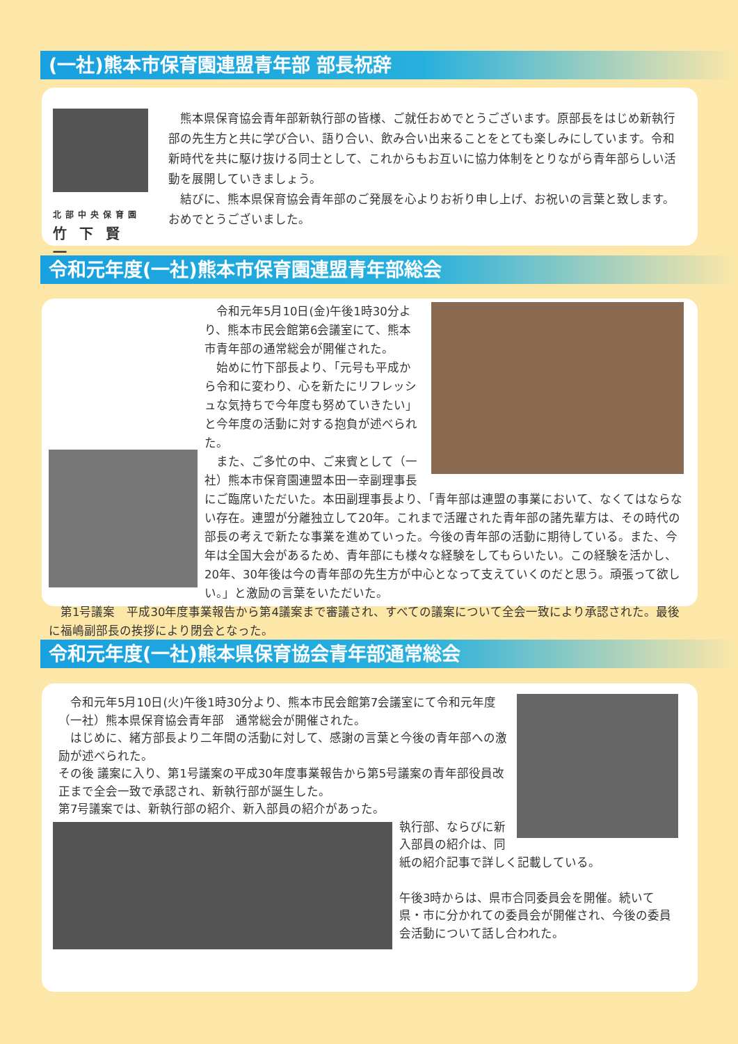(一社)熊本市保育園連盟青年部 部長祝辞
北部中央保育園
竹下賢一
　熊本県保育協会青年部新執行部の皆様、ご就任おめでとうございます。原部長をはじめ新執行部の先生方と共に学び合い、語り合い、飲み合い出来ることをとても楽しみにしています。令和新時代を共に駆け抜ける同士として、これからもお互いに協力体制をとりながら青年部らしい活動を展開していきましょう。
　結びに、熊本県保育協会青年部のご発展を心よりお祈り申し上げ、お祝いの言葉と致します。おめでとうございました。
令和元年度(一社)熊本市保育園連盟青年部総会
　令和元年5月10日(金)午後1時30分より、熊本市民会館第6会議室にて、熊本市青年部の通常総会が開催された。
　始めに竹下部長より、「元号も平成から令和に変わり、心を新たにリフレッシュな気持ちで今年度も努めていきたい」と今年度の活動に対する抱負が述べられた。
　また、ご多忙の中、ご来賓として（一社）熊本市保育園連盟本田一幸副理事長にご臨席いただいた。本田副理事長より、「青年部は連盟の事業において、なくてはならない存在。連盟が分離独立して20年。これまで活躍された青年部の諸先輩方は、その時代の部長の考えで新たな事業を進めていった。今後の青年部の活動に期待している。また、今年は全国大会があるため、青年部にも様々な経験をしてもらいたい。この経験を活かし、20年、30年後は今の青年部の先生方が中心となって支えていくのだと思う。頑張って欲しい。」と激励の言葉をいただいた。
　第1号議案　平成30年度事業報告から第4議案まで審議され、すべての議案について全会一致により承認された。最後に福嶋副部長の挨拶により閉会となった。
令和元年度(一社)熊本県保育協会青年部通常総会
　令和元年5月10日(火)午後1時30分より、熊本市民会館第7会議室にて令和元年度（一社）熊本県保育協会青年部　通常総会が開催された。
　はじめに、緒方部長より二年間の活動に対して、感謝の言葉と今後の青年部への激励が述べられた。
その後 議案に入り、第1号議案の平成30年度事業報告から第5号議案の青年部役員改正まで全会一致で承認され、新執行部が誕生した。
第7号議案では、新執行部の紹介、新入部員の紹介があった。
執行部、ならびに新入部員の紹介は、同紙の紹介記事で詳しく記載している。
午後3時からは、県市合同委員会を開催。続いて県・市に分かれての委員会が開催され、今後の委員会活動について話し合われた。